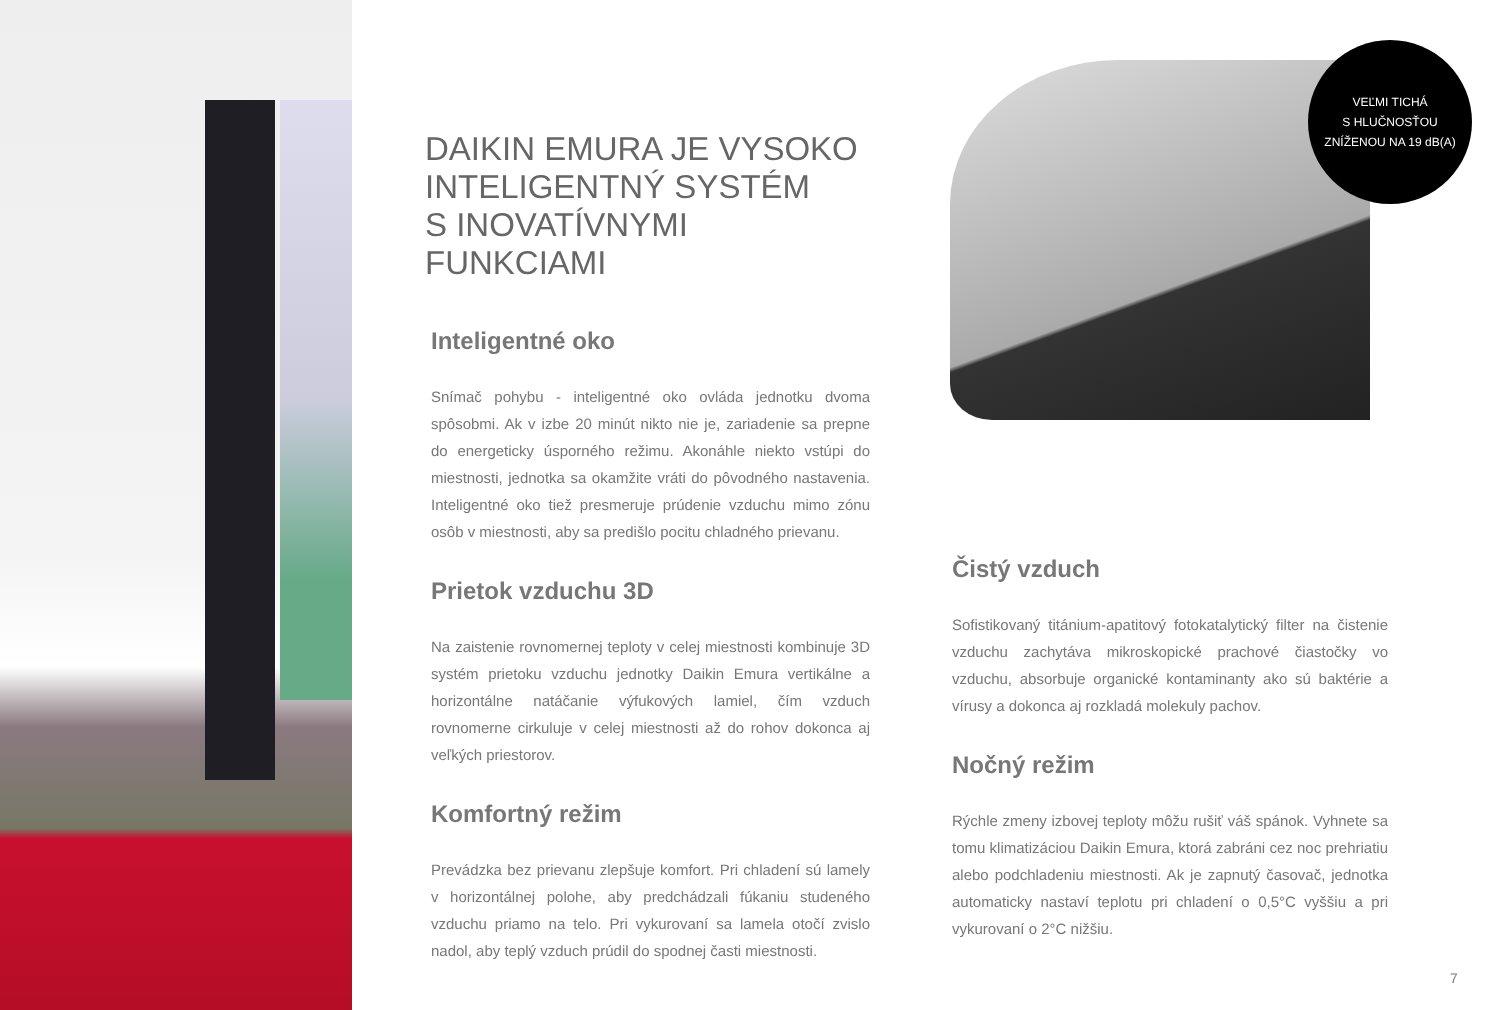VEĽMI TICHÁ
S HLUČNOSŤOU
ZNÍŽENOU NA 19 dB(A)
DAIKIN EMURA JE VYSOKO
INTELIGENTNÝ SYSTÉM
S INOVATÍVNYMI FUNKCIAMI
Inteligentné oko
Snímač pohybu - inteligentné oko ovláda jednotku dvoma spôsobmi. Ak v izbe 20 minút nikto nie je, zariadenie sa prepne do energeticky úsporného režimu. Akonáhle niekto vstúpi do miestnosti, jednotka sa okamžite vráti do pôvodného nastavenia. Inteligentné oko tiež presmeruje prúdenie vzduchu mimo zónu osôb v miestnosti, aby sa predišlo pocitu chladného prievanu.
Prietok vzduchu 3D
Na zaistenie rovnomernej teploty v celej miestnosti kombinuje 3D systém prietoku vzduchu jednotky Daikin Emura vertikálne a horizontálne natáčanie výfukových lamiel, čím vzduch rovnomerne cirkuluje v celej miestnosti až do rohov dokonca aj veľkých priestorov.
Komfortný režim
Prevádzka bez prievanu zlepšuje komfort. Pri chladení sú lamely v horizontálnej polohe, aby predchádzali fúkaniu studeného vzduchu priamo na telo. Pri vykurovaní sa lamela otočí zvislo nadol, aby teplý vzduch prúdil do spodnej časti miestnosti.
Čistý vzduch
Sofistikovaný titánium-apatitový fotokatalytický filter na čistenie vzduchu zachytáva mikroskopické prachové čiastočky vo vzduchu, absorbuje organické kontaminanty ako sú baktérie a vírusy a dokonca aj rozkladá molekuly pachov.
Nočný režim
Rýchle zmeny izbovej teploty môžu rušiť váš spánok. Vyhnete sa tomu klimatizáciou Daikin Emura, ktorá zabráni cez noc prehriatiu alebo podchladeniu miestnosti. Ak je zapnutý časovač, jednotka automaticky nastaví teplotu pri chladení o 0,5°C vyššiu a pri vykurovaní o 2°C nižšiu.
7